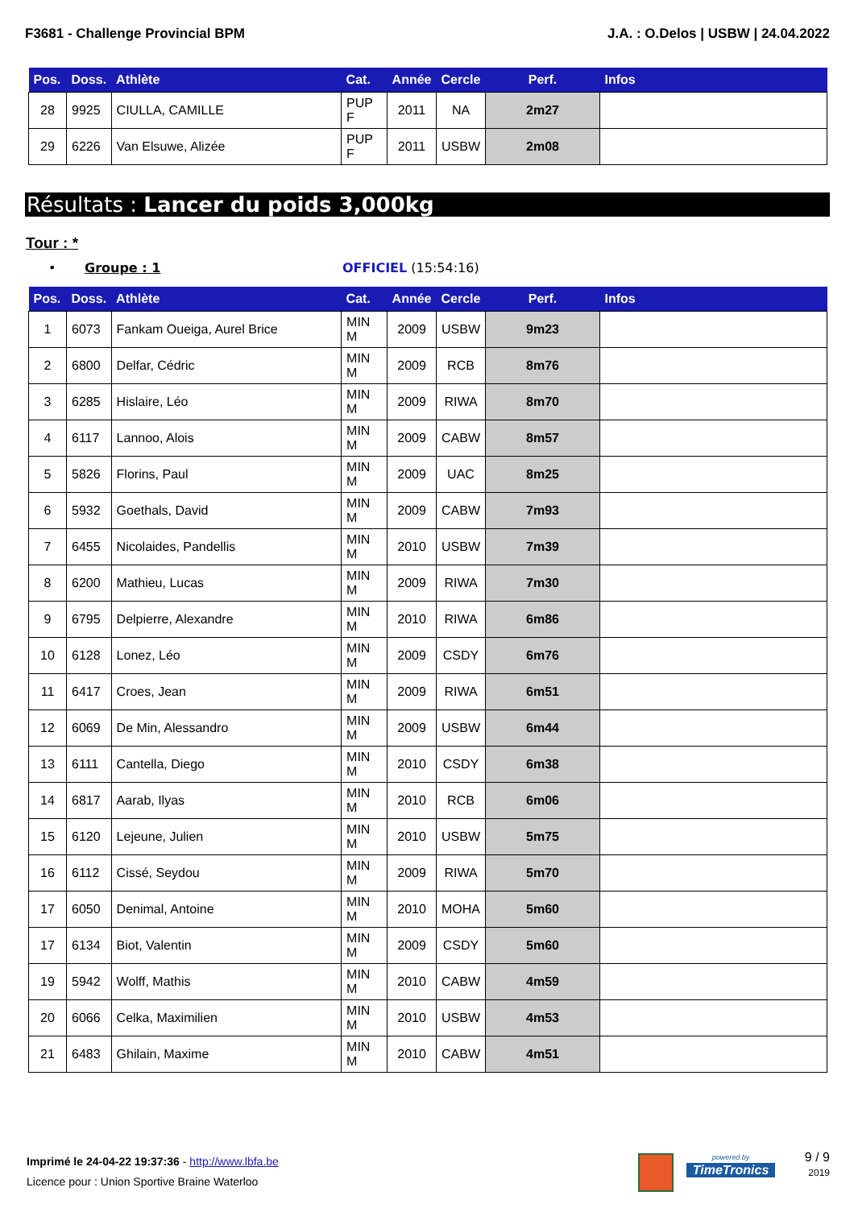F3681 - Challenge Provincial BPM J.A. : O.Delos | USBW | 24.04.2022
| Pos. | Doss. | Athlète | Cat. | Année | Cercle | Perf. | Infos |
| --- | --- | --- | --- | --- | --- | --- | --- |
| 28 | 9925 | CIULLA, CAMILLE | PUP F | 2011 | NA | 2m27 | |
| 29 | 6226 | Van Elsuwe, Alizée | PUP F | 2011 | USBW | 2m08 | |
Résultats : Lancer du poids 3,000kg
Tour : *
• Groupe : 1 OFFICIEL (15:54:16)
| Pos. | Doss. | Athlète | Cat. | Année | Cercle | Perf. | Infos |
| --- | --- | --- | --- | --- | --- | --- | --- |
| 1 | 6073 | Fankam Oueiga, Aurel Brice | MIN M | 2009 | USBW | 9m23 | |
| 2 | 6800 | Delfar, Cédric | MIN M | 2009 | RCB | 8m76 | |
| 3 | 6285 | Hislaire, Léo | MIN M | 2009 | RIWA | 8m70 | |
| 4 | 6117 | Lannoo, Alois | MIN M | 2009 | CABW | 8m57 | |
| 5 | 5826 | Florins, Paul | MIN M | 2009 | UAC | 8m25 | |
| 6 | 5932 | Goethals, David | MIN M | 2009 | CABW | 7m93 | |
| 7 | 6455 | Nicolaides, Pandellis | MIN M | 2010 | USBW | 7m39 | |
| 8 | 6200 | Mathieu, Lucas | MIN M | 2009 | RIWA | 7m30 | |
| 9 | 6795 | Delpierre, Alexandre | MIN M | 2010 | RIWA | 6m86 | |
| 10 | 6128 | Lonez, Léo | MIN M | 2009 | CSDY | 6m76 | |
| 11 | 6417 | Croes, Jean | MIN M | 2009 | RIWA | 6m51 | |
| 12 | 6069 | De Min, Alessandro | MIN M | 2009 | USBW | 6m44 | |
| 13 | 6111 | Cantella, Diego | MIN M | 2010 | CSDY | 6m38 | |
| 14 | 6817 | Aarab, Ilyas | MIN M | 2010 | RCB | 6m06 | |
| 15 | 6120 | Lejeune, Julien | MIN M | 2010 | USBW | 5m75 | |
| 16 | 6112 | Cissé, Seydou | MIN M | 2009 | RIWA | 5m70 | |
| 17 | 6050 | Denimal, Antoine | MIN M | 2010 | MOHA | 5m60 | |
| 17 | 6134 | Biot, Valentin | MIN M | 2009 | CSDY | 5m60 | |
| 19 | 5942 | Wolff, Mathis | MIN M | 2010 | CABW | 4m59 | |
| 20 | 6066 | Celka, Maximilien | MIN M | 2010 | USBW | 4m53 | |
| 21 | 6483 | Ghilain, Maxime | MIN M | 2010 | CABW | 4m51 | |
Imprimé le 24-04-22 19:37:36 - http://www.lbfa.be
Licence pour : Union Sportive Braine Waterloo
powered by
TimeTronics
9 / 9
2019